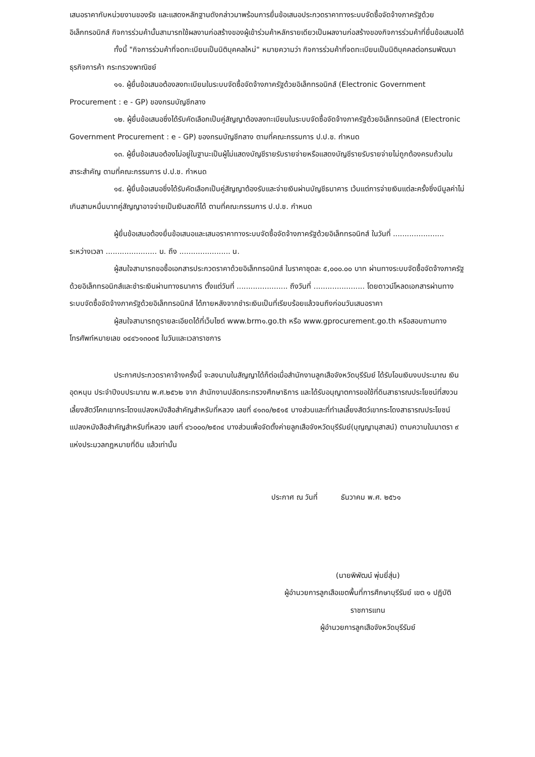เสนอราคากับหน่วยงานของรัช และแสดงหลักฐานดังกล่าวมาพร้อมการยื่นข้อเสนอประกวดราคาทางระบบจัดซื้อจัดจ้างภาครัฐด้วยอิเล็กทรอนิกส์ กิจการร่วมค้านั้นสามารถใช้ผลงานก่อสร้างของผู้เข้าร่วมค้าหลักรายเดียวเป็นผลงานก่อสร้างของกิจการร่วมค้าที่ยื่นข้อเสนอได้
ทั้งนี้ "กิจการร่วมค้าที่จดทะเบียนเป็นนิติบุคคลใหม่" หมายความว่า กิจการร่วมค้าที่จดทะเบียนเป็นนิติบุคคลต่อกรมพัฒนาธุรกิจการค้า กระทรวงพาณิชย์
๑๑. ผู้ยื่นข้อเสนอต้องลงทะเบียนในระบบจัดซื้อจัดจ้างภาครัฐด้วยอิเล็กทรอนิกส์ (Electronic Government Procurement : e - GP) ของกรมบัญชีกลาง
๑๒. ผู้ยื่นข้อเสนอซึ่งได้รับคัดเลือกเป็นคู่สัญญาต้องลงทะเบียนในระบบจัดซื้อจัดจ้างภาครัฐด้วยอิเล็กทรอนิกส์ (Electronic Government Procurement : e - GP) ของกรมบัญชีกลาง ตามที่คณะกรรมการ ป.ป.ช. กำหนด
๑๓. ผู้ยื่นข้อเสนอต้องไม่อยู่ในฐานะเป็นผู้ไม่แสดงบัญชีรายรับรายจ่ายหรือแสดงบัญชีรายรับรายจ่ายไม่ถูกต้องครบถ้วนในสาระสำคัญ ตามที่คณะกรรมการ ป.ป.ช. กำหนด
๑๔. ผู้ยื่นข้อเสนอซึ่งได้รับคัดเลือกเป็นคู่สัญญาต้องรับและจ่ายเงินผ่านบัญชีธนาคาร เว้นแต่การจ่ายเงินแต่ละครั้งซึ่งมีมูลค่าไม่เกินสามหมื่นบาทคู่สัญญาอาจจ่ายเป็นเงินสดก็ได้ ตามที่คณะกรรมการ ป.ป.ช. กำหนด
ผู้ยื่นข้อเสนอต้องยื่นข้อเสนอและเสนอราคาทางระบบจัดซื้อจัดจ้างภาครัฐด้วยอิเล็กทรอนิกส์ ในวันที่ ...................... ระหว่างเวลา ...................... น. ถึง ...................... น.
ผู้สนใจสามารถขอซื้อเอกสารประกวดราคาด้วยอิเล็กทรอนิกส์ ในราคาชุดละ ๕,๐๐๐.๐๐ บาท ผ่านทางระบบจัดซื้อจัดจ้างภาครัฐด้วยอิเล็กทรอนิกส์และชำระเงินผ่านทางธนาคาร ตั้งแต่วันที่ ...................... ถึงวันที่ ...................... โดยดาวน์โหลดเอกสารผ่านทางระบบจัดซื้อจัดจ้างภาครัฐด้วยอิเล็กทรอนิกส์ ได้ภายหลังจากชำระเงินเป็นที่เรียบร้อยแล้วจนถึงก่อนวันเสนอราคา
ผู้สนใจสามารถดูรายละเอียดได้ที่เว็บไซต์ www.brm๑.go.th หรือ www.gprocurement.go.th หรือสอบถามทางโทรศัพท์หมายเลข ๐๔๔๖๑๓๐๓๕ ในวันและเวลาราชการ
ประกาศประกวดราคาจ้างครั้งนี้ จะลงนามในสัญญาได้ก็ต่อเมื่อสำนักงานลูกเสือจังหวัดบุรีรัมย์ ได้รับโอนเงินงบประมาณ เงินอุดหนุน ประจำปีงบประมาณ พ.ศ.๒๕๖๒ จาก สำนักงานปลัดกระทรวงศึกษาธิการ และได้รับอนุญาตการขอใช้ที่ดินสาธารณประโยชน์ที่สงวนเลี้ยงสัตว์โคกเขากระโดงแปลงหนังสือสำคัญสำหรับที่หลวง เลขที่ ๔๑๓๐/๒๕๑๕ บางส่วนและที่ทำเลเลี้ยงสัตว์เขากระโดงสาธารณประโยชน์แปลงหนังสือสำคัญสำหรับที่หลวง เลขที่ ๔๖๐๐๐/๒๕๓๔ บางส่วนเพื่อจัดตั้งค่ายลูกเสือจังหวัดบุรีรัมย์(บุญญานุสาสน์) ตามความในมาตรา ๙ แห่งประมวลกฎหมายที่ดิน แล้วเท่านั้น
ประกาศ ณ วันที่ ธันวาคม พ.ศ. ๒๕๖๑
(นายพิพัฒน์ พุ่มยี่สุ่น)
ผู้อำนวยการลูกเสือเขตพื้นที่การศึกษาบุรีรัมย์ เขต ๑ ปฏิบัติ
ราชการแทน
ผู้อำนวยการลูกเสือจังหวัดบุรีรัมย์